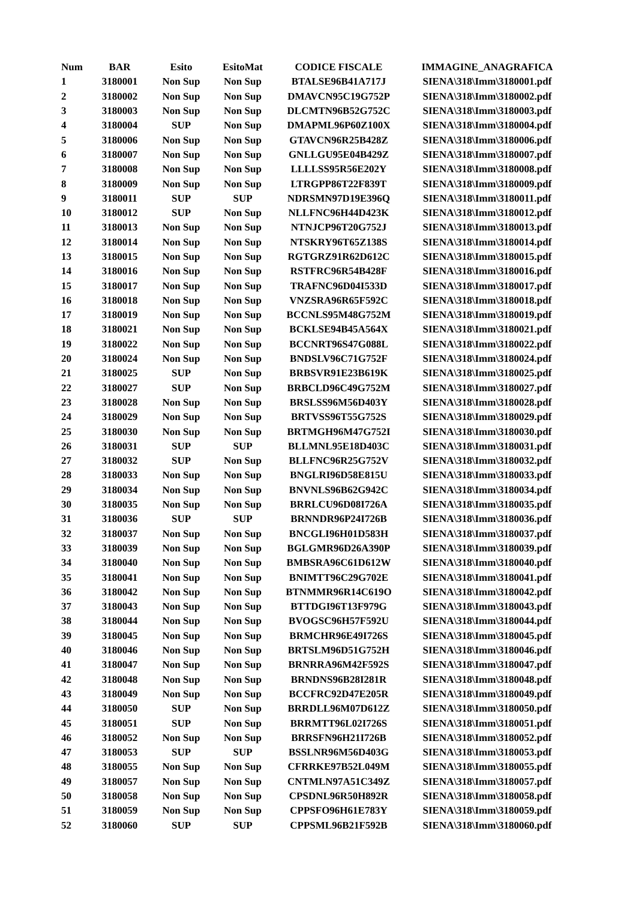| Num | BAR | Esito | EsitoMat | CODICE FISCALE | IMMAGINE_ANAGRAFICA |
| --- | --- | --- | --- | --- | --- |
| 1 | 3180001 | Non Sup | Non Sup | BTALSE96B41A717J | SIENA\318\Imm\3180001.pdf |
| 2 | 3180002 | Non Sup | Non Sup | DMAVCN95C19G752P | SIENA\318\Imm\3180002.pdf |
| 3 | 3180003 | Non Sup | Non Sup | DLCMTN96B52G752C | SIENA\318\Imm\3180003.pdf |
| 4 | 3180004 | SUP | Non Sup | DMAPML96P60Z100X | SIENA\318\Imm\3180004.pdf |
| 5 | 3180006 | Non Sup | Non Sup | GTAVCN96R25B428Z | SIENA\318\Imm\3180006.pdf |
| 6 | 3180007 | Non Sup | Non Sup | GNLLGU95E04B429Z | SIENA\318\Imm\3180007.pdf |
| 7 | 3180008 | Non Sup | Non Sup | LLLLSS95R56E202Y | SIENA\318\Imm\3180008.pdf |
| 8 | 3180009 | Non Sup | Non Sup | LTRGPP86T22F839T | SIENA\318\Imm\3180009.pdf |
| 9 | 3180011 | SUP | SUP | NDRSMN97D19E396Q | SIENA\318\Imm\3180011.pdf |
| 10 | 3180012 | SUP | Non Sup | NLLFNC96H44D423K | SIENA\318\Imm\3180012.pdf |
| 11 | 3180013 | Non Sup | Non Sup | NTNJCP96T20G752J | SIENA\318\Imm\3180013.pdf |
| 12 | 3180014 | Non Sup | Non Sup | NTSKRY96T65Z138S | SIENA\318\Imm\3180014.pdf |
| 13 | 3180015 | Non Sup | Non Sup | RGTGRZ91R62D612C | SIENA\318\Imm\3180015.pdf |
| 14 | 3180016 | Non Sup | Non Sup | RSTFRC96R54B428F | SIENA\318\Imm\3180016.pdf |
| 15 | 3180017 | Non Sup | Non Sup | TRAFNC96D04I533D | SIENA\318\Imm\3180017.pdf |
| 16 | 3180018 | Non Sup | Non Sup | VNZSRA96R65F592C | SIENA\318\Imm\3180018.pdf |
| 17 | 3180019 | Non Sup | Non Sup | BCCNLS95M48G752M | SIENA\318\Imm\3180019.pdf |
| 18 | 3180021 | Non Sup | Non Sup | BCKLSE94B45A564X | SIENA\318\Imm\3180021.pdf |
| 19 | 3180022 | Non Sup | Non Sup | BCCNRT96S47G088L | SIENA\318\Imm\3180022.pdf |
| 20 | 3180024 | Non Sup | Non Sup | BNDSLV96C71G752F | SIENA\318\Imm\3180024.pdf |
| 21 | 3180025 | SUP | Non Sup | BRBSVR91E23B619K | SIENA\318\Imm\3180025.pdf |
| 22 | 3180027 | SUP | Non Sup | BRBCLD96C49G752M | SIENA\318\Imm\3180027.pdf |
| 23 | 3180028 | Non Sup | Non Sup | BRSLSS96M56D403Y | SIENA\318\Imm\3180028.pdf |
| 24 | 3180029 | Non Sup | Non Sup | BRTVSS96T55G752S | SIENA\318\Imm\3180029.pdf |
| 25 | 3180030 | Non Sup | Non Sup | BRTMGH96M47G752I | SIENA\318\Imm\3180030.pdf |
| 26 | 3180031 | SUP | SUP | BLLMNL95E18D403C | SIENA\318\Imm\3180031.pdf |
| 27 | 3180032 | SUP | Non Sup | BLLFNC96R25G752V | SIENA\318\Imm\3180032.pdf |
| 28 | 3180033 | Non Sup | Non Sup | BNGLRI96D58E815U | SIENA\318\Imm\3180033.pdf |
| 29 | 3180034 | Non Sup | Non Sup | BNVNLS96B62G942C | SIENA\318\Imm\3180034.pdf |
| 30 | 3180035 | Non Sup | Non Sup | BRRLCU96D08I726A | SIENA\318\Imm\3180035.pdf |
| 31 | 3180036 | SUP | SUP | BRNNDR96P24I726B | SIENA\318\Imm\3180036.pdf |
| 32 | 3180037 | Non Sup | Non Sup | BNCGLI96H01D583H | SIENA\318\Imm\3180037.pdf |
| 33 | 3180039 | Non Sup | Non Sup | BGLGMR96D26A390P | SIENA\318\Imm\3180039.pdf |
| 34 | 3180040 | Non Sup | Non Sup | BMBSRA96C61D612W | SIENA\318\Imm\3180040.pdf |
| 35 | 3180041 | Non Sup | Non Sup | BNIMTT96C29G702E | SIENA\318\Imm\3180041.pdf |
| 36 | 3180042 | Non Sup | Non Sup | BTNMMR96R14C619O | SIENA\318\Imm\3180042.pdf |
| 37 | 3180043 | Non Sup | Non Sup | BTTDGI96T13F979G | SIENA\318\Imm\3180043.pdf |
| 38 | 3180044 | Non Sup | Non Sup | BVOGSC96H57F592U | SIENA\318\Imm\3180044.pdf |
| 39 | 3180045 | Non Sup | Non Sup | BRMCHR96E49I726S | SIENA\318\Imm\3180045.pdf |
| 40 | 3180046 | Non Sup | Non Sup | BRTSLM96D51G752H | SIENA\318\Imm\3180046.pdf |
| 41 | 3180047 | Non Sup | Non Sup | BRNRRA96M42F592S | SIENA\318\Imm\3180047.pdf |
| 42 | 3180048 | Non Sup | Non Sup | BRNDNS96B28I281R | SIENA\318\Imm\3180048.pdf |
| 43 | 3180049 | Non Sup | Non Sup | BCCFRC92D47E205R | SIENA\318\Imm\3180049.pdf |
| 44 | 3180050 | SUP | Non Sup | BRRDLL96M07D612Z | SIENA\318\Imm\3180050.pdf |
| 45 | 3180051 | SUP | Non Sup | BRRMTT96L02I726S | SIENA\318\Imm\3180051.pdf |
| 46 | 3180052 | Non Sup | Non Sup | BRRSFN96H21I726B | SIENA\318\Imm\3180052.pdf |
| 47 | 3180053 | SUP | SUP | BSSLNR96M56D403G | SIENA\318\Imm\3180053.pdf |
| 48 | 3180055 | Non Sup | Non Sup | CFRRKE97B52L049M | SIENA\318\Imm\3180055.pdf |
| 49 | 3180057 | Non Sup | Non Sup | CNTMLN97A51C349Z | SIENA\318\Imm\3180057.pdf |
| 50 | 3180058 | Non Sup | Non Sup | CPSDNL96R50H892R | SIENA\318\Imm\3180058.pdf |
| 51 | 3180059 | Non Sup | Non Sup | CPPSFO96H61E783Y | SIENA\318\Imm\3180059.pdf |
| 52 | 3180060 | SUP | SUP | CPPSML96B21F592B | SIENA\318\Imm\3180060.pdf |